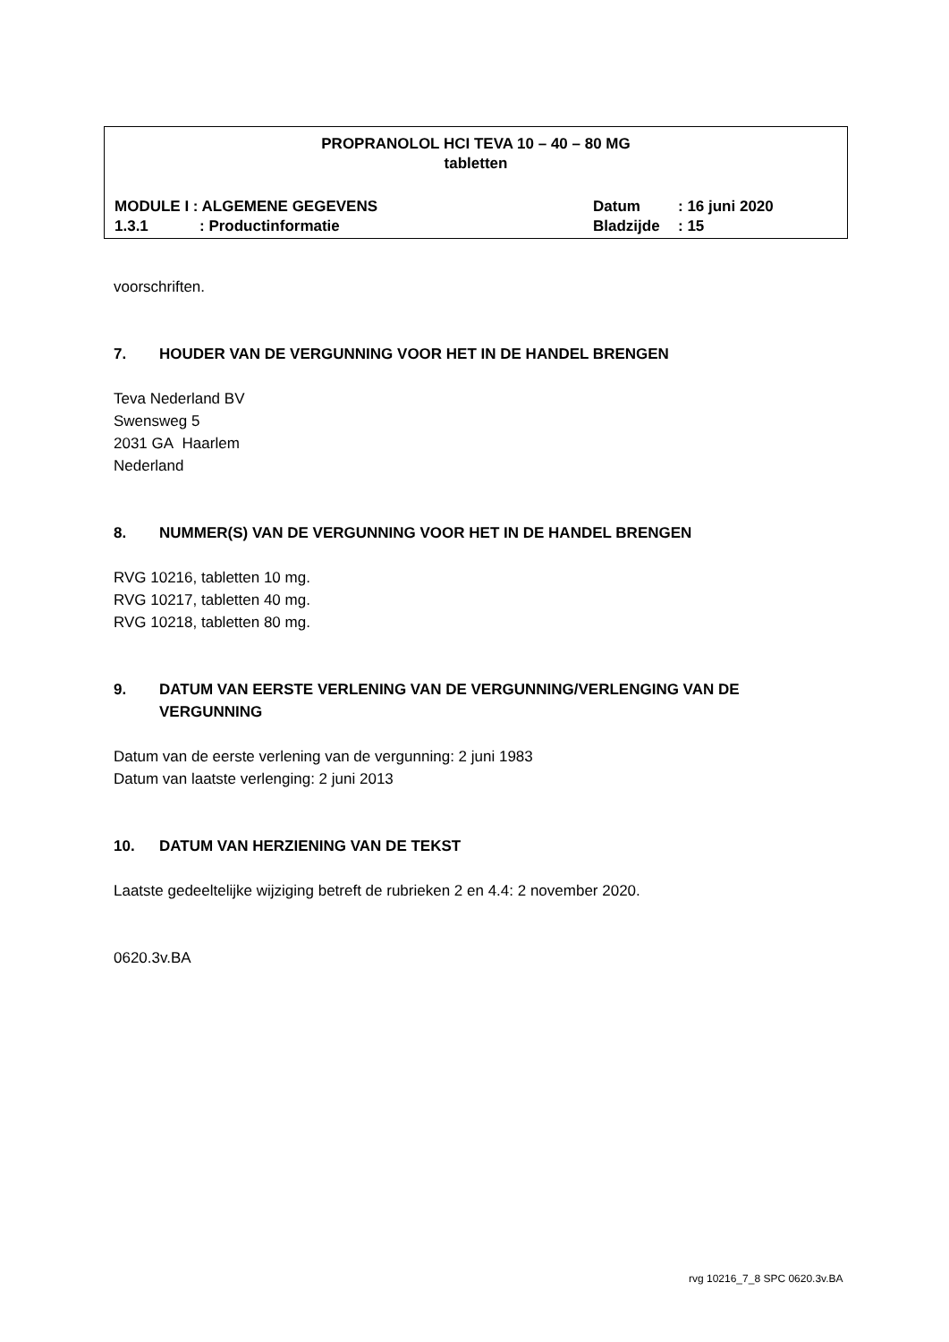PROPRANOLOL HCI TEVA 10 – 40 – 80 MG
tabletten
MODULE I : ALGEMENE GEGEVENS Datum: 16 juni 2020
1.3.1: Productinformatie Bladzijde: 15
voorschriften.
7. HOUDER VAN DE VERGUNNING VOOR HET IN DE HANDEL BRENGEN
Teva Nederland BV
Swensweg 5
2031 GA Haarlem
Nederland
8. NUMMER(S) VAN DE VERGUNNING VOOR HET IN DE HANDEL BRENGEN
RVG 10216, tabletten 10 mg.
RVG 10217, tabletten 40 mg.
RVG 10218, tabletten 80 mg.
9. DATUM VAN EERSTE VERLENING VAN DE VERGUNNING/VERLENGING VAN DE VERGUNNING
Datum van de eerste verlening van de vergunning: 2 juni 1983
Datum van laatste verlenging: 2 juni 2013
10. DATUM VAN HERZIENING VAN DE TEKST
Laatste gedeeltelijke wijziging betreft de rubrieken 2 en 4.4: 2 november 2020.
0620.3v.BA
rvg 10216_7_8 SPC 0620.3v.BA